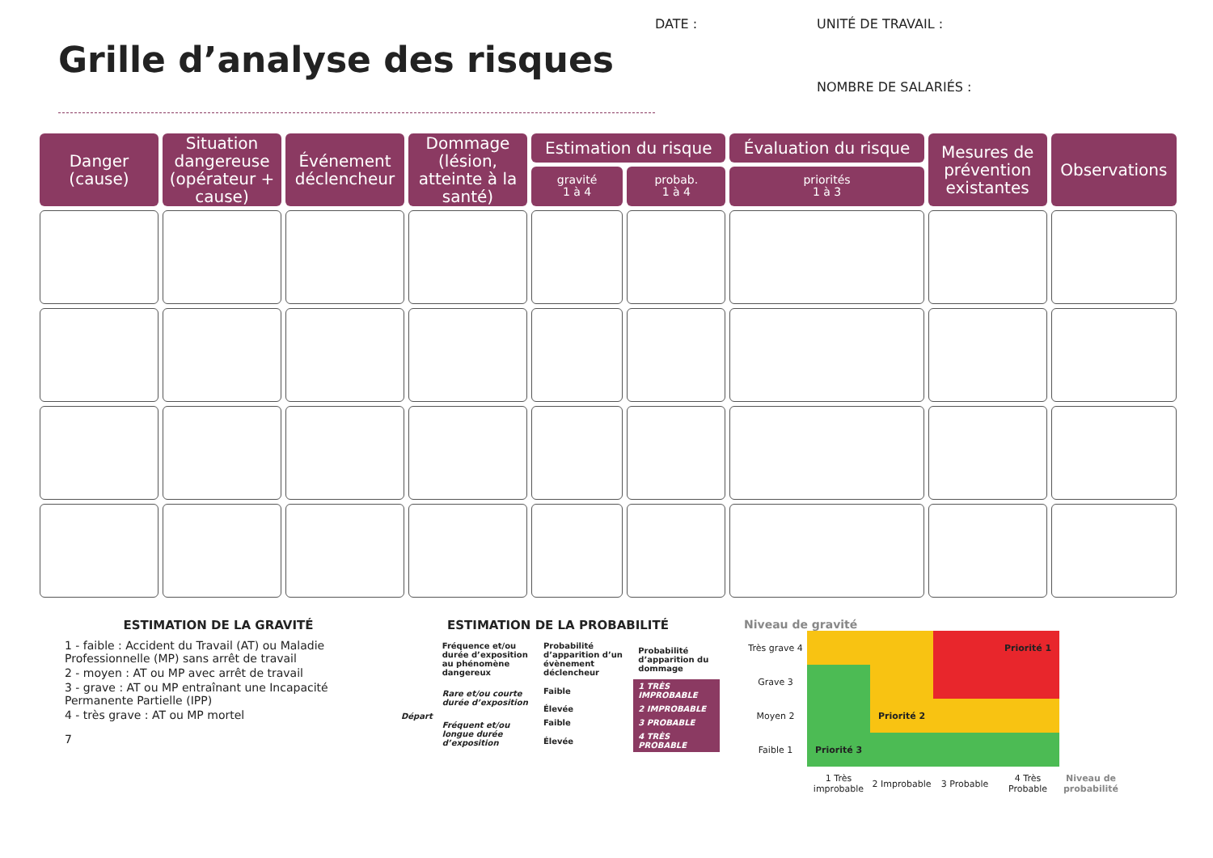Grille d’analyse des risques
DATE : UNITÉ DE TRAVAIL : NOMBRE DE SALARIÉS :
| Danger (cause) | Situation dangereuse (opérateur + cause) | Événement déclencheur | Dommage (lésion, atteinte à la santé) | Estimation du risque | | Évaluation du risque | Mesures de prévention existantes | Observations |
| --- | --- | --- | --- | --- | --- | --- | --- | --- |
| | | | | gravité 1 à 4 | probab. 1 à 4 | priorités 1 à 3 | | |
ESTIMATION DE LA GRAVITÉ
1 - faible : Accident du Travail (AT) ou Maladie Professionnelle (MP) sans arrêt de travail
2 - moyen : AT ou MP avec arrêt de travail
3 - grave : AT ou MP entraînant une Incapacité Permanente Partielle (IPP)
4 - très grave : AT ou MP mortel
7
ESTIMATION DE LA PROBABILITÉ
| | Fréquence et/ou durée d’exposition au phénomène dangereux | Probabilité d’apparition d’un évènement déclencheur | Probabilité d’apparition du dommage |
| Départ | Rare et/ou courte durée d’exposition | Faible | 1 TRÈS IMPROBABLE |
| | | Élevée | 2 IMPROBABLE |
| | Fréquent et/ou longue durée d’exposition | Faible | 3 PROBABLE |
| | | Élevée | 4 TRÈS PROBABLE |
Niveau de gravité
| Très grave 4 | | | | Priorité 1 | |
| Grave 3 | | | | | |
| Moyen 2 | | Priorité 2 | | | |
| Faible 1 | Priorité 3 | | | | |
| | 1 Très improbable | 2 Improbable | 3 Probable | 4 Très Probable | Niveau de probabilité |